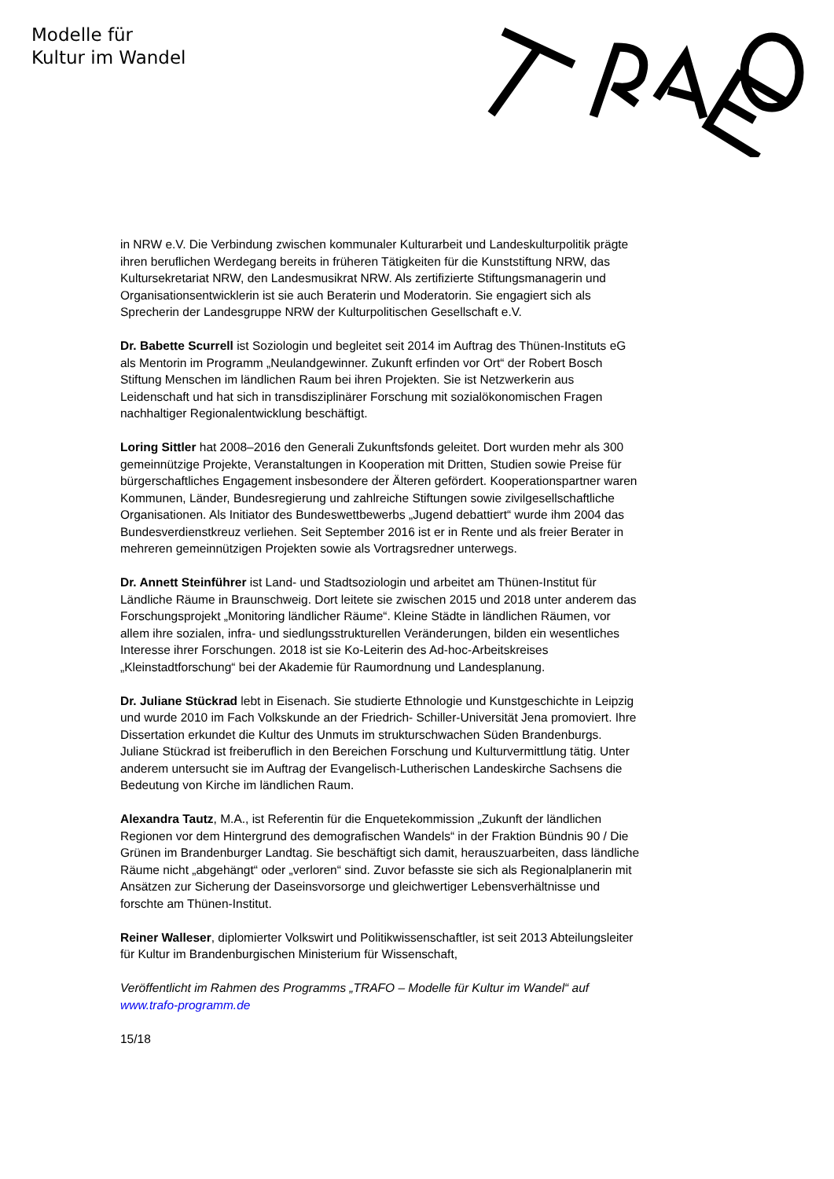Modelle für
Kultur im Wandel
in NRW e.V. Die Verbindung zwischen kommunaler Kulturarbeit und Landeskulturpolitik prägte ihren beruflichen Werdegang bereits in früheren Tätigkeiten für die Kunststiftung NRW, das Kultursekretariat NRW, den Landesmusikrat NRW. Als zertifizierte Stiftungsmanagerin und Organisationsentwicklerin ist sie auch Beraterin und Moderatorin. Sie engagiert sich als Sprecherin der Landesgruppe NRW der Kulturpolitischen Gesellschaft e.V.
Dr. Babette Scurrell ist Soziologin und begleitet seit 2014 im Auftrag des Thünen-Instituts eG als Mentorin im Programm „Neulandgewinner. Zukunft erfinden vor Ort“ der Robert Bosch Stiftung Menschen im ländlichen Raum bei ihren Projekten. Sie ist Netzwerkerin aus Leidenschaft und hat sich in transdisziplinärer Forschung mit sozialökonomischen Fragen nachhaltiger Regionalentwicklung beschäftigt.
Loring Sittler hat 2008–2016 den Generali Zukunftsfonds geleitet. Dort wurden mehr als 300 gemeinnützige Projekte, Veranstaltungen in Kooperation mit Dritten, Studien sowie Preise für bürgerschaftliches Engagement insbesondere der Älteren gefördert. Kooperationspartner waren Kommunen, Länder, Bundesregierung und zahlreiche Stiftungen sowie zivilgesellschaftliche Organisationen. Als Initiator des Bundeswettbewerbs „Jugend debattiert“ wurde ihm 2004 das Bundesverdienstkreuz verliehen. Seit September 2016 ist er in Rente und als freier Berater in mehreren gemeinnützigen Projekten sowie als Vortragsredner unterwegs.
Dr. Annett Steinführer ist Land- und Stadtsoziologin und arbeitet am Thünen-Institut für Ländliche Räume in Braunschweig. Dort leitete sie zwischen 2015 und 2018 unter anderem das Forschungsprojekt „Monitoring ländlicher Räume“. Kleine Städte in ländlichen Räumen, vor allem ihre sozialen, infra- und siedlungsstrukturellen Veränderungen, bilden ein wesentliches Interesse ihrer Forschungen. 2018 ist sie Ko-Leiterin des Ad-hoc-Arbeitskreises „Kleinstadtforschung“ bei der Akademie für Raumordnung und Landesplanung.
Dr. Juliane Stückrad lebt in Eisenach. Sie studierte Ethnologie und Kunstgeschichte in Leipzig und wurde 2010 im Fach Volkskunde an der Friedrich- Schiller-Universität Jena promoviert. Ihre Dissertation erkundet die Kultur des Unmuts im strukturschwachen Süden Brandenburgs. Juliane Stückrad ist freiberuflich in den Bereichen Forschung und Kulturvermittlung tätig. Unter anderem untersucht sie im Auftrag der Evangelisch-Lutherischen Landeskirche Sachsens die Bedeutung von Kirche im ländlichen Raum.
Alexandra Tautz, M.A., ist Referentin für die Enquetekommission „Zukunft der ländlichen Regionen vor dem Hintergrund des demografischen Wandels“ in der Fraktion Bündnis 90 / Die Grünen im Brandenburger Landtag. Sie beschäftigt sich damit, herauszuarbeiten, dass ländliche Räume nicht „abgehängt“ oder „verloren“ sind. Zuvor befasste sie sich als Regionalplanerin mit Ansätzen zur Sicherung der Daseinsvorsorge und gleichwertiger Lebensverhältnisse und forschte am Thünen-Institut.
Reiner Walleser, diplomierter Volkswirt und Politikwissenschaftler, ist seit 2013 Abteilungsleiter für Kultur im Brandenburgischen Ministerium für Wissenschaft,
Veröffentlicht im Rahmen des Programms „TRAFO – Modelle für Kultur im Wandel“ auf www.trafo-programm.de
15/18